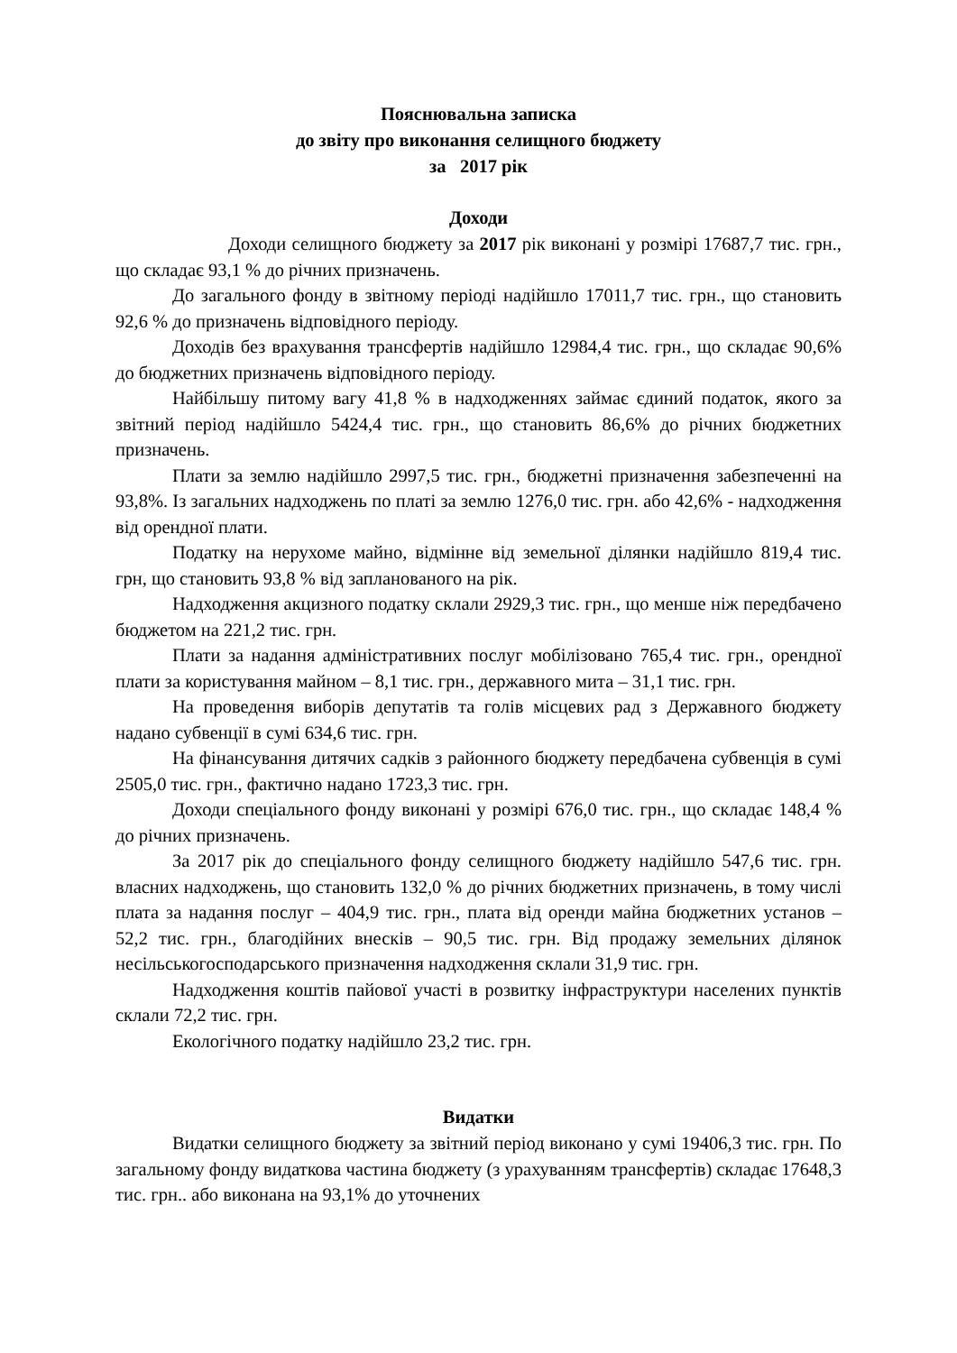Пояснювальна записка
до звіту про виконання селищного бюджету
за 2017 рік
Доходи
Доходи селищного бюджету за 2017 рік виконані у розмірі 17687,7 тис. грн., що складає 93,1 % до річних призначень.
До загального фонду в звітному періоді надійшло 17011,7 тис. грн., що становить 92,6 % до призначень відповідного періоду.
Доходів без врахування трансфертів надійшло 12984,4 тис. грн., що складає 90,6% до бюджетних призначень відповідного періоду.
Найбільшу питому вагу 41,8 % в надходженнях займає єдиний податок, якого за звітний період надійшло 5424,4 тис. грн., що становить 86,6% до річних бюджетних призначень.
Плати за землю надійшло 2997,5 тис. грн., бюджетні призначення забезпеченні на 93,8%. Із загальних надходжень по платі за землю 1276,0 тис. грн. або 42,6% - надходження від орендної плати.
Податку на нерухоме майно, відмінне від земельної ділянки надійшло 819,4 тис. грн, що становить 93,8 % від запланованого на рік.
Надходження акцизного податку склали 2929,3 тис. грн., що менше ніж передбачено бюджетом на 221,2 тис. грн.
Плати за надання адміністративних послуг мобілізовано 765,4 тис. грн., орендної плати за користування майном – 8,1 тис. грн., державного мита – 31,1 тис. грн.
На проведення виборів депутатів та голів місцевих рад з Державного бюджету надано субвенції в сумі 634,6 тис. грн.
На фінансування дитячих садків з районного бюджету передбачена субвенція в сумі 2505,0 тис. грн., фактично надано 1723,3 тис. грн.
Доходи спеціального фонду виконані у розмірі 676,0 тис. грн., що складає 148,4 % до річних призначень.
За 2017 рік до спеціального фонду селищного бюджету надійшло 547,6 тис. грн. власних надходжень, що становить 132,0 % до річних бюджетних призначень, в тому числі плата за надання послуг – 404,9 тис. грн., плата від оренди майна бюджетних установ – 52,2 тис. грн., благодійних внесків – 90,5 тис. грн. Від продажу земельних ділянок несільськогосподарського призначення надходження склали 31,9 тис. грн.
Надходження коштів пайової участі в розвитку інфраструктури населених пунктів склали 72,2 тис. грн.
Екологічного податку надійшло 23,2 тис. грн.
Видатки
Видатки селищного бюджету за звітний період виконано у сумі 19406,3 тис. грн. По загальному фонду видаткова частина бюджету (з урахуванням трансфертів) складає 17648,3 тис. грн.. або виконана на 93,1% до уточнених